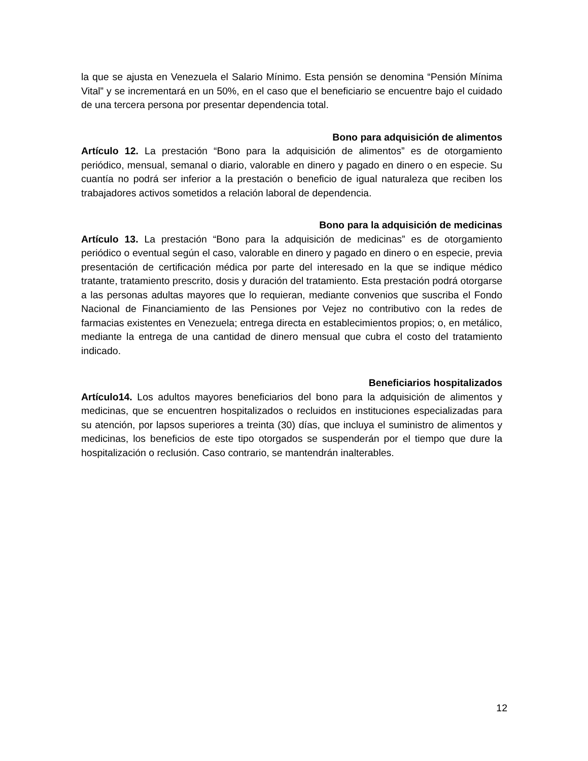la que se ajusta en Venezuela el Salario Mínimo. Esta pensión se denomina “Pensión Mínima Vital” y se incrementará en un 50%, en el caso que el beneficiario se encuentre bajo el cuidado de una tercera persona por presentar dependencia total.
Bono para adquisición de alimentos
Artículo 12. La prestación “Bono para la adquisición de alimentos” es de otorgamiento periódico, mensual, semanal o diario, valorable en dinero y pagado en dinero o en especie. Su cuantía no podrá ser inferior a la prestación o beneficio de igual naturaleza que reciben los trabajadores activos sometidos a relación laboral de dependencia.
Bono para la adquisición de medicinas
Artículo 13. La prestación “Bono para la adquisición de medicinas” es de otorgamiento periódico o eventual según el caso, valorable en dinero y pagado en dinero o en especie, previa presentación de certificación médica por parte del interesado en la que se indique médico tratante, tratamiento prescrito, dosis y duración del tratamiento. Esta prestación podrá otorgarse a las personas adultas mayores que lo requieran, mediante convenios que suscriba el Fondo Nacional de Financiamiento de las Pensiones por Vejez no contributivo con la redes de farmacias existentes en Venezuela; entrega directa en establecimientos propios; o, en metálico, mediante la entrega de una cantidad de dinero mensual que cubra el costo del tratamiento indicado.
Beneficiarios hospitalizados
Artículo14. Los adultos mayores beneficiarios del bono para la adquisición de alimentos y medicinas, que se encuentren hospitalizados o recluidos en instituciones especializadas para su atención, por lapsos superiores a treinta (30) días, que incluya el suministro de alimentos y medicinas, los beneficios de este tipo otorgados se suspenderán por el tiempo que dure la hospitalización o reclusión. Caso contrario, se mantendrán inalterables.
12